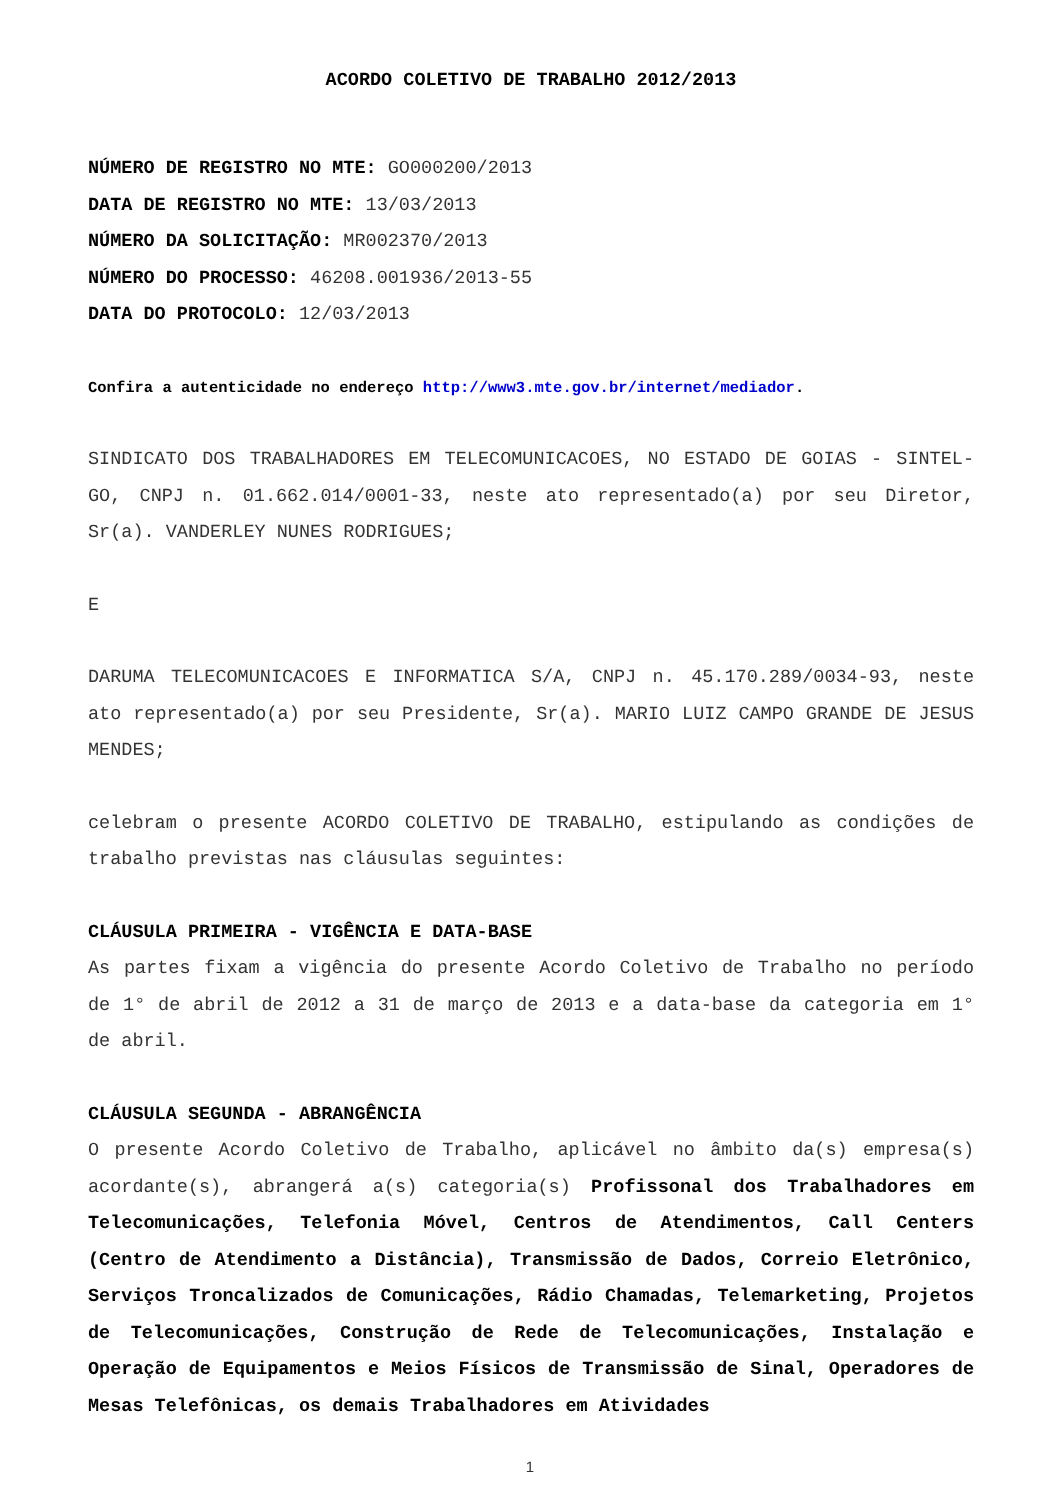ACORDO COLETIVO DE TRABALHO 2012/2013
NÚMERO DE REGISTRO NO MTE: GO000200/2013
DATA DE REGISTRO NO MTE: 13/03/2013
NÚMERO DA SOLICITAÇÃO: MR002370/2013
NÚMERO DO PROCESSO: 46208.001936/2013-55
DATA DO PROTOCOLO: 12/03/2013
Confira a autenticidade no endereço http://www3.mte.gov.br/internet/mediador.
SINDICATO DOS TRABALHADORES EM TELECOMUNICACOES, NO ESTADO DE GOIAS - SINTEL-GO, CNPJ n. 01.662.014/0001-33, neste ato representado(a) por seu Diretor, Sr(a). VANDERLEY NUNES RODRIGUES;
E
DARUMA TELECOMUNICACOES E INFORMATICA S/A, CNPJ n. 45.170.289/0034-93, neste ato representado(a) por seu Presidente, Sr(a). MARIO LUIZ CAMPO GRANDE DE JESUS MENDES;
celebram o presente ACORDO COLETIVO DE TRABALHO, estipulando as condições de trabalho previstas nas cláusulas seguintes:
CLÁUSULA PRIMEIRA - VIGÊNCIA E DATA-BASE
As partes fixam a vigência do presente Acordo Coletivo de Trabalho no período de 1° de abril de 2012 a 31 de março de 2013 e a data-base da categoria em 1° de abril.
CLÁUSULA SEGUNDA - ABRANGÊNCIA
O presente Acordo Coletivo de Trabalho, aplicável no âmbito da(s) empresa(s) acordante(s), abrangerá a(s) categoria(s) Profissonal dos Trabalhadores em Telecomunicações, Telefonia Móvel, Centros de Atendimentos, Call Centers (Centro de Atendimento a Distância), Transmissão de Dados, Correio Eletrônico, Serviços Troncalizados de Comunicações, Rádio Chamadas, Telemarketing, Projetos de Telecomunicações, Construção de Rede de Telecomunicações, Instalação e Operação de Equipamentos e Meios Físicos de Transmissão de Sinal, Operadores de Mesas Telefônicas, os demais Trabalhadores em Atividades
1